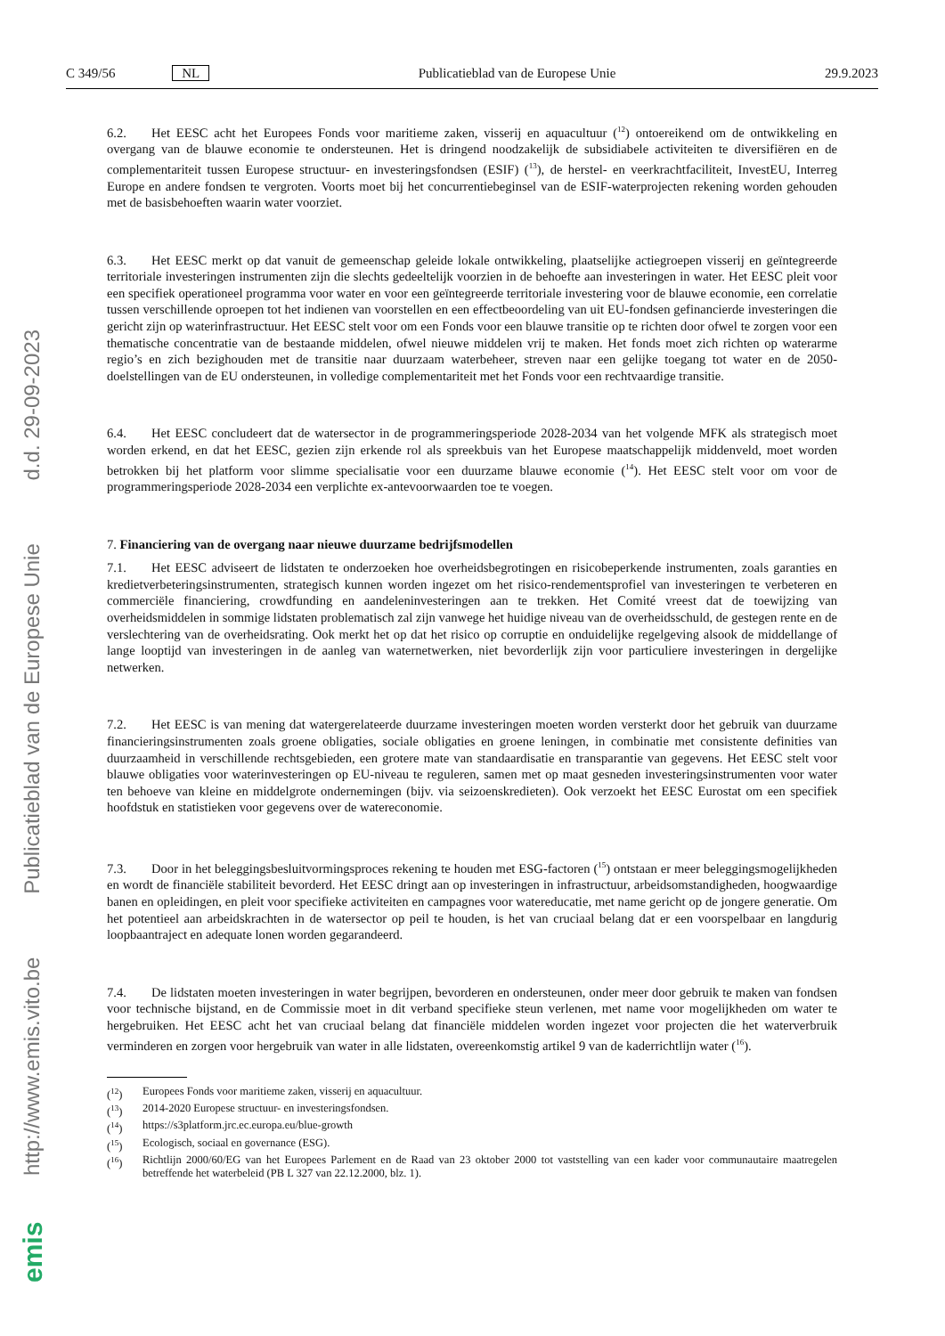C 349/56 NL Publicatieblad van de Europese Unie 29.9.2023
6.2. Het EESC acht het Europees Fonds voor maritieme zaken, visserij en aquacultuur (<sup>12</sup>) ontoereikend om de ontwikkeling en overgang van de blauwe economie te ondersteunen. Het is dringend noodzakelijk de subsidiabele activiteiten te diversifiëren en de complementariteit tussen Europese structuur- en investeringsfondsen (ESIF) (<sup>13</sup>), de herstel- en veerkrachtfaciliteit, InvestEU, Interreg Europe en andere fondsen te vergroten. Voorts moet bij het concurrentiebeginsel van de ESIF-waterprojecten rekening worden gehouden met de basisbehoeften waarin water voorziet.
6.3. Het EESC merkt op dat vanuit de gemeenschap geleide lokale ontwikkeling, plaatselijke actiegroepen visserij en geïntegreerde territoriale investeringen instrumenten zijn die slechts gedeeltelijk voorzien in de behoefte aan investeringen in water. Het EESC pleit voor een specifiek operationeel programma voor water en voor een geïntegreerde territoriale investering voor de blauwe economie, een correlatie tussen verschillende oproepen tot het indienen van voorstellen en een effectbeoordeling van uit EU-fondsen gefinancierde investeringen die gericht zijn op waterinfrastructuur. Het EESC stelt voor om een Fonds voor een blauwe transitie op te richten door ofwel te zorgen voor een thematische concentratie van de bestaande middelen, ofwel nieuwe middelen vrij te maken. Het fonds moet zich richten op waterarme regio’s en zich bezighouden met de transitie naar duurzaam waterbeheer, streven naar een gelijke toegang tot water en de 2050-doelstellingen van de EU ondersteunen, in volledige complementariteit met het Fonds voor een rechtvaardige transitie.
6.4. Het EESC concludeert dat de watersector in de programmeringsperiode 2028-2034 van het volgende MFK als strategisch moet worden erkend, en dat het EESC, gezien zijn erkende rol als spreekbuis van het Europese maatschappelijk middenveld, moet worden betrokken bij het platform voor slimme specialisatie voor een duurzame blauwe economie (<sup>14</sup>). Het EESC stelt voor om voor de programmeringsperiode 2028-2034 een verplichte ex-antevoorwaarden toe te voegen.
7. Financiering van de overgang naar nieuwe duurzame bedrijfsmodellen
7.1. Het EESC adviseert de lidstaten te onderzoeken hoe overheidsbegrotingen en risicobeperkende instrumenten, zoals garanties en kredietverbeteringsinstrumenten, strategisch kunnen worden ingezet om het risico-rendementsprofiel van investeringen te verbeteren en commerciële financiering, crowdfunding en aandeleninvesteringen aan te trekken. Het Comité vreest dat de toewijzing van overheidsmiddelen in sommige lidstaten problematisch zal zijn vanwege het huidige niveau van de overheidsschuld, de gestegen rente en de verslechtering van de overheidsrating. Ook merkt het op dat het risico op corruptie en onduidelijke regelgeving alsook de middellange of lange looptijd van investeringen in de aanleg van waternetwerken, niet bevorderlijk zijn voor particuliere investeringen in dergelijke netwerken.
7.2. Het EESC is van mening dat watergerelateerde duurzame investeringen moeten worden versterkt door het gebruik van duurzame financieringsinstrumenten zoals groene obligaties, sociale obligaties en groene leningen, in combinatie met consistente definities van duurzaamheid in verschillende rechtsgebieden, een grotere mate van standaardisatie en transparantie van gegevens. Het EESC stelt voor blauwe obligaties voor waterinvesteringen op EU-niveau te reguleren, samen met op maat gesneden investeringsinstrumenten voor water ten behoeve van kleine en middelgrote ondernemingen (bijv. via seizoenskredieten). Ook verzoekt het EESC Eurostat om een specifiek hoofdstuk en statistieken voor gegevens over de watereconomie.
7.3. Door in het beleggingsbesluitvormingsproces rekening te houden met ESG-factoren (<sup>15</sup>) ontstaan er meer beleggingsmogelijkheden en wordt de financiële stabiliteit bevorderd. Het EESC dringt aan op investeringen in infrastructuur, arbeidsomstandigheden, hoogwaardige banen en opleidingen, en pleit voor specifieke activiteiten en campagnes voor watereducatie, met name gericht op de jongere generatie. Om het potentieel aan arbeidskrachten in de watersector op peil te houden, is het van cruciaal belang dat er een voorspelbaar en langdurig loopbaantraject en adequate lonen worden gegarandeerd.
7.4. De lidstaten moeten investeringen in water begrijpen, bevorderen en ondersteunen, onder meer door gebruik te maken van fondsen voor technische bijstand, en de Commissie moet in dit verband specifieke steun verlenen, met name voor mogelijkheden om water te hergebruiken. Het EESC acht het van cruciaal belang dat financiële middelen worden ingezet voor projecten die het waterverbruik verminderen en zorgen voor hergebruik van water in alle lidstaten, overeenkomstig artikel 9 van de kaderrichtlijn water (<sup>16</sup>).
(<sup>12</sup>) Europees Fonds voor maritieme zaken, visserij en aquacultuur.
(<sup>13</sup>) 2014-2020 Europese structuur- en investeringsfondsen.
(<sup>14</sup>) https://s3platform.jrc.ec.europa.eu/blue-growth
(<sup>15</sup>) Ecologisch, sociaal en governance (ESG).
(<sup>16</sup>) Richtlijn 2000/60/EG van het Europees Parlement en de Raad van 23 oktober 2000 tot vaststelling van een kader voor communautaire maatregelen betreffende het waterbeleid (PB L 327 van 22.12.2000, blz. 1).
http://www.emis.vito.be Publicatieblad van de Europese Unie d.d. 29-09-2023
emis